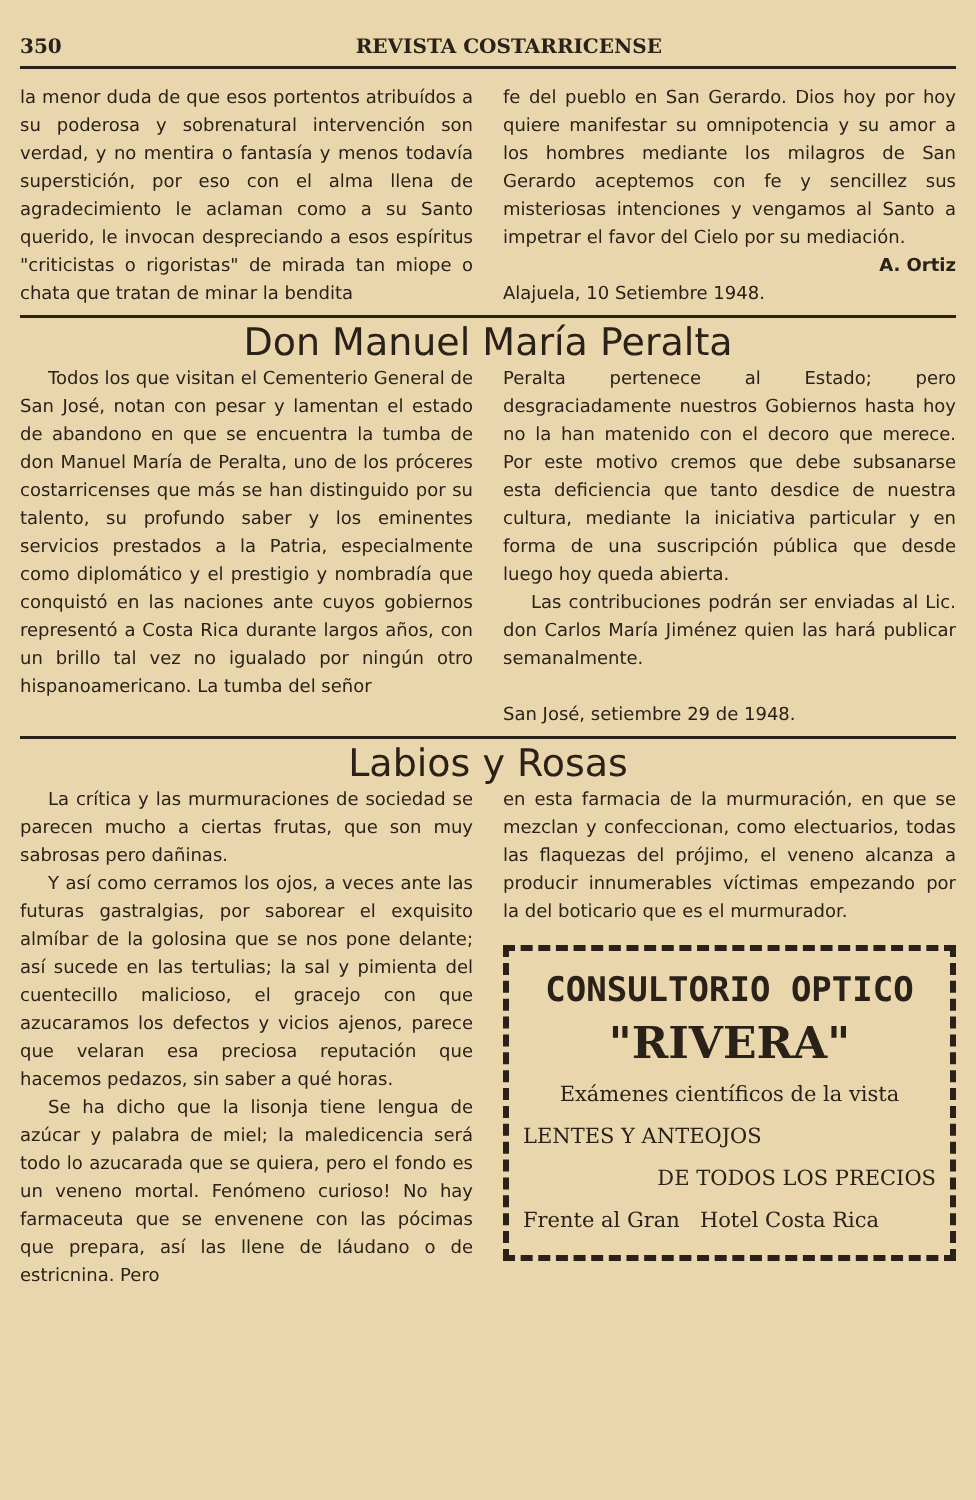350 REVISTA COSTARRICENSE
la menor duda de que esos portentos atribuídos a su poderosa y sobrenatural intervención son verdad, y no mentira o fantasía y menos todavía superstición, por eso con el alma llena de agradecimiento le aclaman como a su Santo querido, le invocan despreciando a esos espíritus "criticistas o rigoristas" de mirada tan miope o chata que tratan de minar la bendita
fe del pueblo en San Gerardo. Dios hoy por hoy quiere manifestar su omnipotencia y su amor a los hombres mediante los milagros de San Gerardo aceptemos con fe y sencillez sus misteriosas intenciones y vengamos al Santo a impetrar el favor del Cielo por su mediación.
A. Ortiz
Alajuela, 10 Setiembre 1948.
Don Manuel María Peralta
Todos los que visitan el Cementerio General de San José, notan con pesar y lamentan el estado de abandono en que se encuentra la tumba de don Manuel María de Peralta, uno de los próceres costarricenses que más se han distinguido por su talento, su profundo saber y los eminentes servicios prestados a la Patria, especialmente como diplomático y el prestigio y nombradía que conquistó en las naciones ante cuyos gobiernos representó a Costa Rica durante largos años, con un brillo tal vez no igualado por ningún otro hispanoamericano. La tumba del señor
Peralta pertenece al Estado; pero desgraciadamente nuestros Gobiernos hasta hoy no la han matenido con el decoro que merece. Por este motivo cremos que debe subsanarse esta deficiencia que tanto desdice de nuestra cultura, mediante la iniciativa particular y en forma de una suscripción pública que desde luego hoy queda abierta.
Las contribuciones podrán ser enviadas al Lic. don Carlos María Jiménez quien las hará publicar semanalmente.
San José, setiembre 29 de 1948.
Labios y Rosas
La crítica y las murmuraciones de sociedad se parecen mucho a ciertas frutas, que son muy sabrosas pero dañinas.
Y así como cerramos los ojos, a veces ante las futuras gastralgias, por saborear el exquisito almíbar de la golosina que se nos pone delante; así sucede en las tertulias; la sal y pimienta del cuentecillo malicioso, el gracejo con que azucaramos los defectos y vicios ajenos, parece que velaran esa preciosa reputación que hacemos pedazos, sin saber a qué horas.
Se ha dicho que la lisonja tiene lengua de azúcar y palabra de miel; la maledicencia será todo lo azucarada que se quiera, pero el fondo es un veneno mortal. Fenómeno curioso! No hay farmaceuta que se envenene con las pócimas que prepara, así las llene de láudano o de estricnina. Pero
en esta farmacia de la murmuración, en que se mezclan y confeccionan, como electuarios, todas las flaquezas del prójimo, el veneno alcanza a producir innumerables víctimas empezando por la del boticario que es el murmurador.
CONSULTORIO OPTICO
"RIVERA"
Exámenes científicos de la vista
LENTES Y ANTEOJOS
DE TODOS LOS PRECIOS
Frente al Gran Hotel Costa Rica